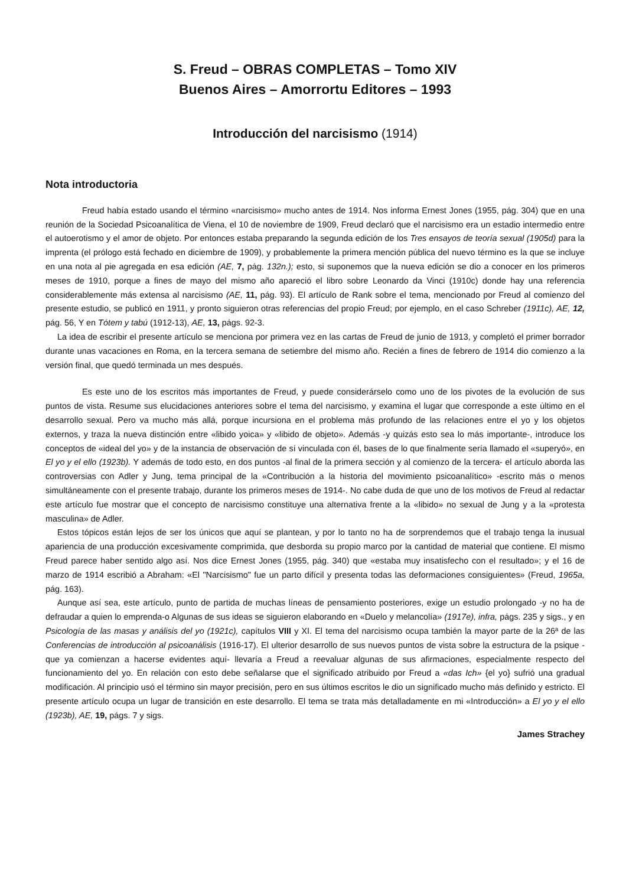S. Freud – OBRAS COMPLETAS – Tomo XIV
Buenos Aires – Amorrortu Editores – 1993
Introducción del narcisismo (1914)
Nota introductoria
Freud había estado usando el término «narcisismo» mucho antes de 1914. Nos informa Ernest Jones (1955, pág. 304) que en una reunión de la Sociedad Psicoanalítica de Viena, el 10 de noviembre de 1909, Freud declaró que el narcisismo era un estadio intermedio entre el autoerotismo y el amor de objeto. Por entonces estaba preparando la segunda edición de los Tres ensayos de teoría sexual (1905d) para la imprenta (el prólogo está fechado en diciembre de 1909), y probablemente la primera mención pública del nuevo término es la que se incluye en una nota al pie agregada en esa edición (AE, 7, pág. 132n.); esto, si suponemos que la nueva edición se dio a conocer en los primeros meses de 1910, porque a fines de mayo del mismo año apareció el libro sobre Leonardo da Vinci (1910c) donde hay una referencia considerablemente más extensa al narcisismo (AE, 11, pág. 93). El artículo de Rank sobre el tema, mencionado por Freud al comienzo del presente estudio, se publicó en 1911, y pronto siguieron otras referencias del propio Freud; por ejemplo, en el caso Schreber (1911c), AE, 12, pág. 56, Y en Tótem y tabú (1912-13), AE, 13, págs. 92-3.
La idea de escribir el presente artículo se menciona por primera vez en las cartas de Freud de junio de 1913, y completó el primer borrador durante unas vacaciones en Roma, en la tercera semana de setiembre del mismo año. Recién a fines de febrero de 1914 dio comienzo a la versión final, que quedó terminada un mes después.
Es este uno de los escritos más importantes de Freud, y puede considerárselo como uno de los pivotes de la evolución de sus puntos de vista. Resume sus elucidaciones anteriores sobre el tema del narcisismo, y examina el lugar que corresponde a este último en el desarrollo sexual. Pero va mucho más allá, porque incursiona en el problema más profundo de las relaciones entre el yo y los objetos externos, y traza la nueva distinción entre «libido yoica» y «libido de objeto». Además -y quizás esto sea lo más importante-, introduce los conceptos de «ideal del yo» y de la instancia de observación de sí vinculada con él, bases de lo que finalmente sería llamado el «superyó», en El yo y el ello (1923b). Y además de todo esto, en dos puntos -al final de la primera sección y al comienzo de la tercera- el artículo aborda las controversias con Adler y Jung, tema principal de la «Contribución a la historia del movimiento psicoanalítico» -escrito más o menos simultáneamente con el presente trabajo, durante los primeros meses de 1914-. No cabe duda de que uno de los motivos de Freud al redactar este artículo fue mostrar que el concepto de narcisismo constituye una alternativa frente a la «libido» no sexual de Jung y a la «protesta masculina» de Adler.
Estos tópicos están lejos de ser los únicos que aquí se plantean, y por lo tanto no ha de sorprendemos que el trabajo tenga la inusual apariencia de una producción excesivamente comprimida, que desborda su propio marco por la cantidad de material que contiene. El mismo Freud parece haber sentido algo así. Nos dice Ernest Jones (1955, pág. 340) que «estaba muy insatisfecho con el resultado»; y el 16 de marzo de 1914 escribió a Abraham: «El "Narcisismo" fue un parto difícil y presenta todas las deformaciones consiguientes» (Freud, 1965a, pág. 163).
Aunque así sea, este artículo, punto de partida de muchas líneas de pensamiento posteriores, exige un estudio prolongado -y no ha de defraudar a quien lo emprenda-o Algunas de sus ideas se siguieron elaborando en «Duelo y melancolía» (1917e), infra, págs. 235 y sigs., y en Psicología de las masas y análisis del yo (1921c), capítulos VIII y XI. El tema del narcisismo ocupa también la mayor parte de la 26ª de las Conferencias de introducción al psicoanálisis (1916-17). El ulterior desarrollo de sus nuevos puntos de vista sobre la estructura de la psique -que ya comienzan a hacerse evidentes aquí- llevaría a Freud a reevaluar algunas de sus afirmaciones, especialmente respecto del funcionamiento del yo. En relación con esto debe señalarse que el significado atribuido por Freud a «das Ich» {el yo} sufrió una gradual modificación. Al principio usó el término sin mayor precisión, pero en sus últimos escritos le dio un significado mucho más definido y estricto. El presente artículo ocupa un lugar de transición en este desarrollo. El tema se trata más detalladamente en mi «Introducción» a El yo y el ello (1923b), AE, 19, págs. 7 y sigs.
James Strachey